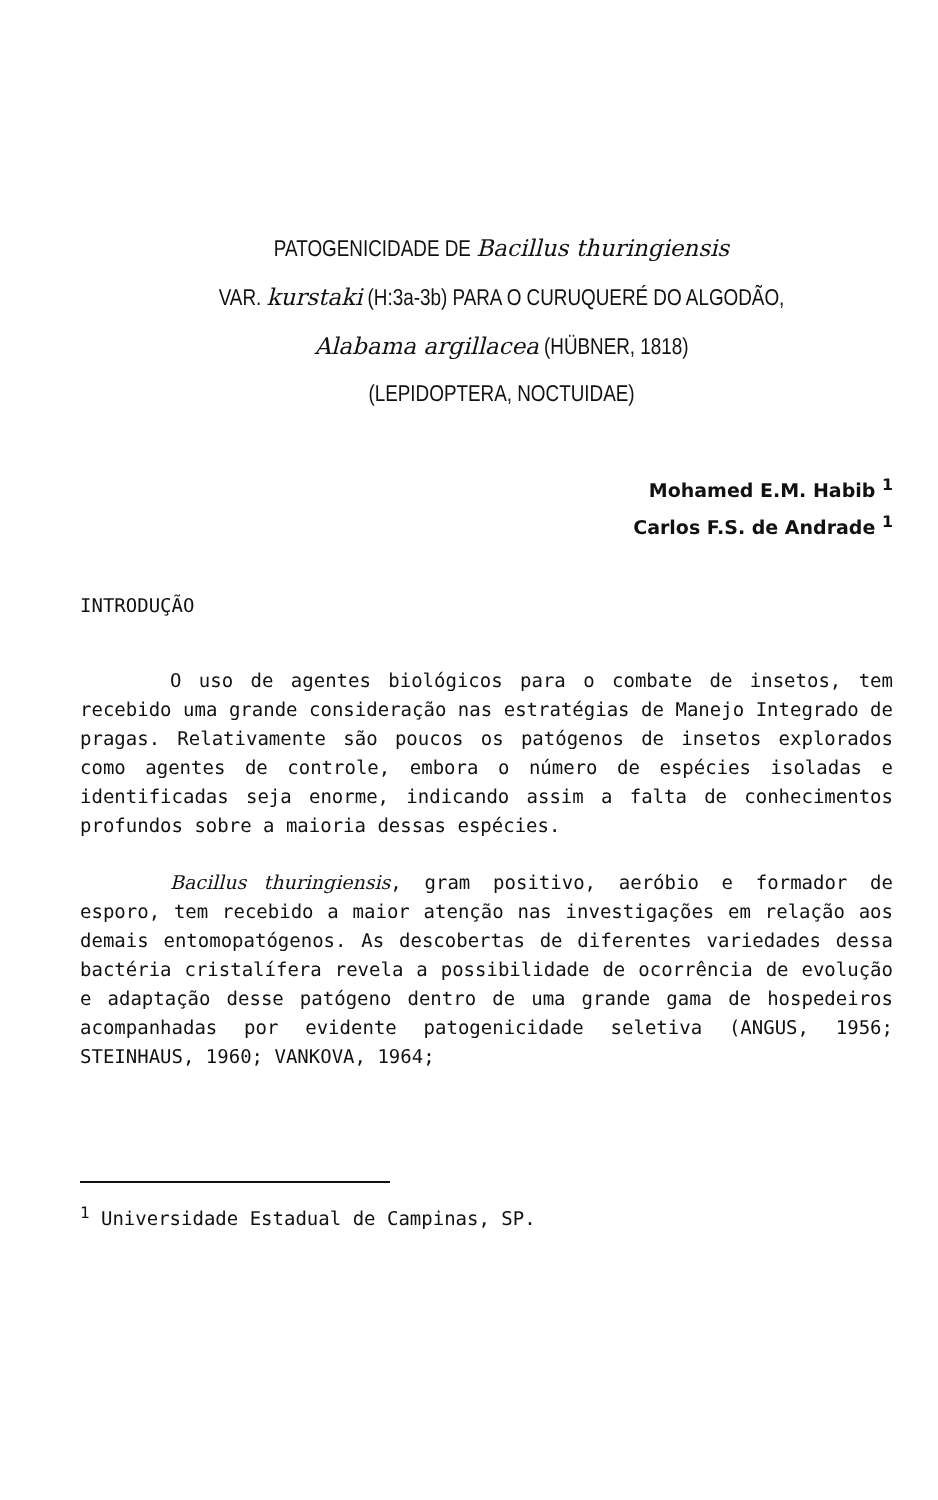PATOGENICIDADE DE Bacillus thuringiensis
VAR. kurstaki (H:3a-3b) PARA O CURUQUERÉ DO ALGODÃO,
Alabama argillacea (HÜBNER, 1818)
(LEPIDOPTERA, NOCTUIDAE)
Mohamed E.M. Habib <sup>1</sup>
Carlos F.S. de Andrade <sup>1</sup>
INTRODUÇÃO
O uso de agentes biológicos para o combate de insetos, tem recebido uma grande consideração nas estratégias de Manejo Integrado de pragas. Relativamente são poucos os patógenos de insetos explorados como agentes de controle, embora o número de espécies isoladas e identificadas seja enorme, indicando assim a falta de conhecimentos profundos sobre a maioria dessas espécies.
Bacillus thuringiensis, gram positivo, aeróbio e formador de esporo, tem recebido a maior atenção nas investigações em relação aos demais entomopatógenos. As descobertas de diferentes variedades dessa bactéria cristalífera revela a possibilidade de ocorrência de evolução e adaptação desse patógeno dentro de uma grande gama de hospedeiros acompanhadas por evidente patogenicidade seletiva (ANGUS, 1956; STEINHAUS, 1960; VANKOVA, 1964;
<sup>1</sup> Universidade Estadual de Campinas, SP.